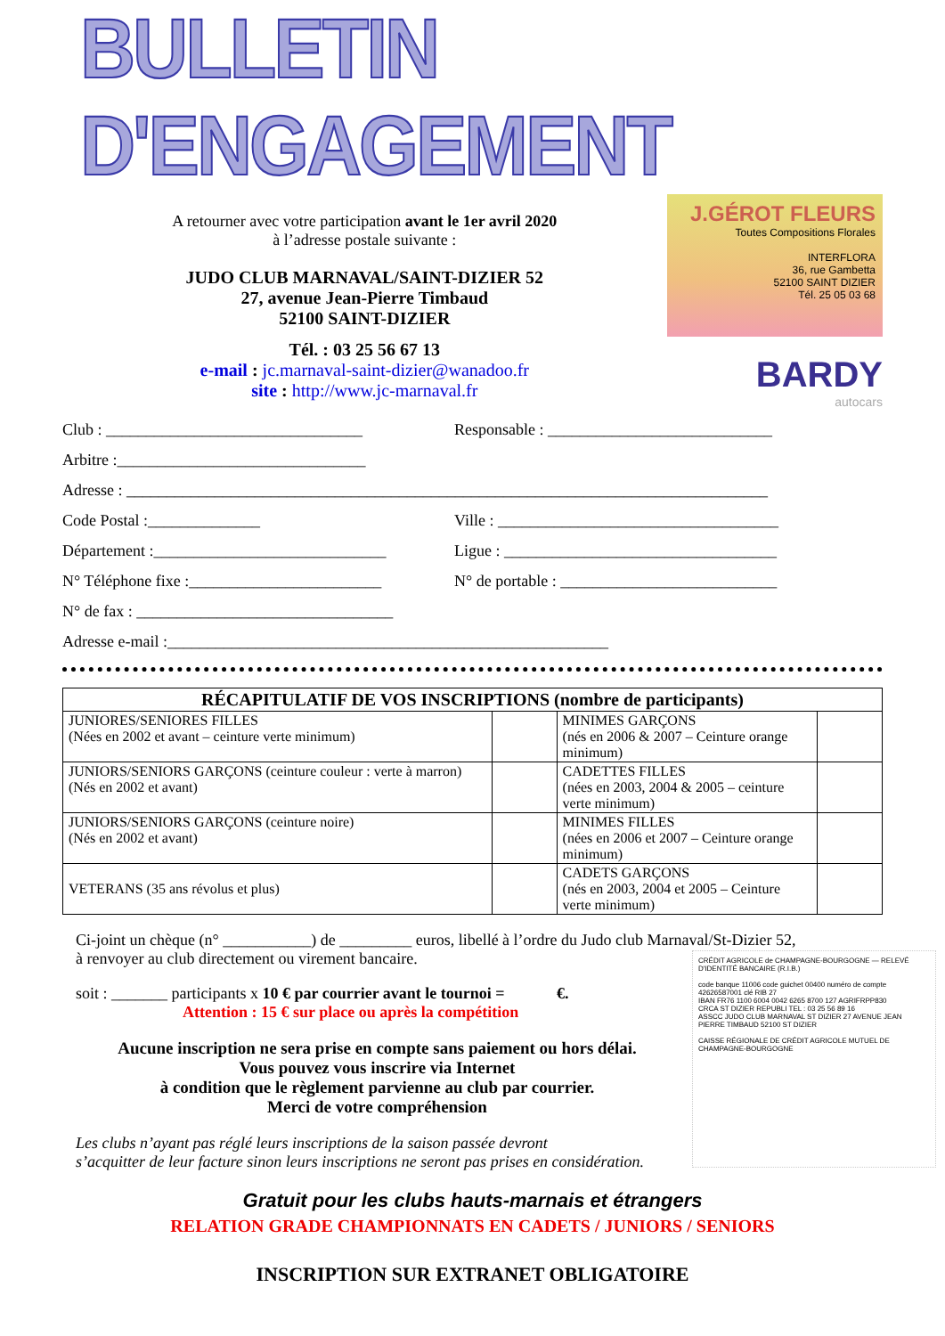BULLETIN D'ENGAGEMENT
A retourner avec votre participation avant le 1er avril 2020
à l’adresse postale suivante :
JUDO CLUB MARNAVAL/SAINT-DIZIER 52
27, avenue Jean-Pierre Timbaud
52100 SAINT-DIZIER
Tél. : 03 25 56 67 13
e-mail : jc.marnaval-saint-dizier@wanadoo.fr
site : http://www.jc-marnaval.fr
J.GÉROT FLEURS
Toutes Compositions Florales
INTERFLORA
36, rue Gambetta
52100 SAINT DIZIER
Tél. 25 05 03 68
BARDY
autocars
Club : ________________________________ Responsable : ____________________________
Arbitre :_______________________________
Adresse : ________________________________________________________________________________
Code Postal :______________ Ville : ___________________________________
Département :_____________________________
Ligue : __________________________________
N° Téléphone fixe :________________________
N° de portable : ___________________________
N° de fax : ________________________________
Adresse e-mail :_______________________________________________________
| RÉCAPITULATIF DE VOS INSCRIPTIONS (nombre de participants) | | | |
| --- | --- | --- | --- |
| JUNIORES/SENIORES FILLES (Nées en 2002 et avant – ceinture verte minimum) | | MINIMES GARÇONS (nés en 2006 & 2007 – Ceinture orange minimum) | |
| JUNIORS/SENIORS GARÇONS (ceinture couleur : verte à marron) (Nés en 2002 et avant) | | CADETTES FILLES (nées en 2003, 2004 & 2005 – ceinture verte minimum) | |
| JUNIORS/SENIORS GARÇONS (ceinture noire) (Nés en 2002 et avant) | | MINIMES FILLES (nées en 2006 et 2007 – Ceinture orange minimum) | |
| VETERANS (35 ans révolus et plus) | | CADETS GARÇONS (nés en 2003, 2004 et 2005 – Ceinture verte minimum) | |
Ci-joint un chèque (n° ___________) de _________ euros, libellé à l’ordre du Judo club Marnaval/St-Dizier 52,
à renvoyer au club directement ou virement bancaire.
CRÉDIT AGRICOLE de CHAMPAGNE-BOURGOGNE — RELEVÉ D'IDENTITÉ BANCAIRE (R.I.B.)
code banque 11006 code guichet 00400 numéro de compte 42626587001 clé RIB 27
IBAN FR76 1100 6004 0042 6265 8700 127 AGRIFRPP830
CRCA ST DIZIER REPUBLI TEL : 03 25 56 89 16
ASSCC JUDO CLUB MARNAVAL ST DIZIER 27 AVENUE JEAN PIERRE TIMBAUD 52100 ST DIZIER
CAISSE RÉGIONALE DE CRÉDIT AGRICOLE MUTUEL DE CHAMPAGNE-BOURGOGNE
soit : _______ participants x 10 € par courrier avant le tournoi = €.
Attention : 15 € sur place ou après la compétition
Aucune inscription ne sera prise en compte sans paiement ou hors délai.
Vous pouvez vous inscrire via Internet
à condition que le règlement parvienne au club par courrier.
Merci de votre compréhension
Les clubs n’ayant pas réglé leurs inscriptions de la saison passée devront
s’acquitter de leur facture sinon leurs inscriptions ne seront pas prises en considération.
Gratuit pour les clubs hauts-marnais et étrangers
RELATION GRADE CHAMPIONNATS EN CADETS / JUNIORS / SENIORS
INSCRIPTION SUR EXTRANET OBLIGATOIRE